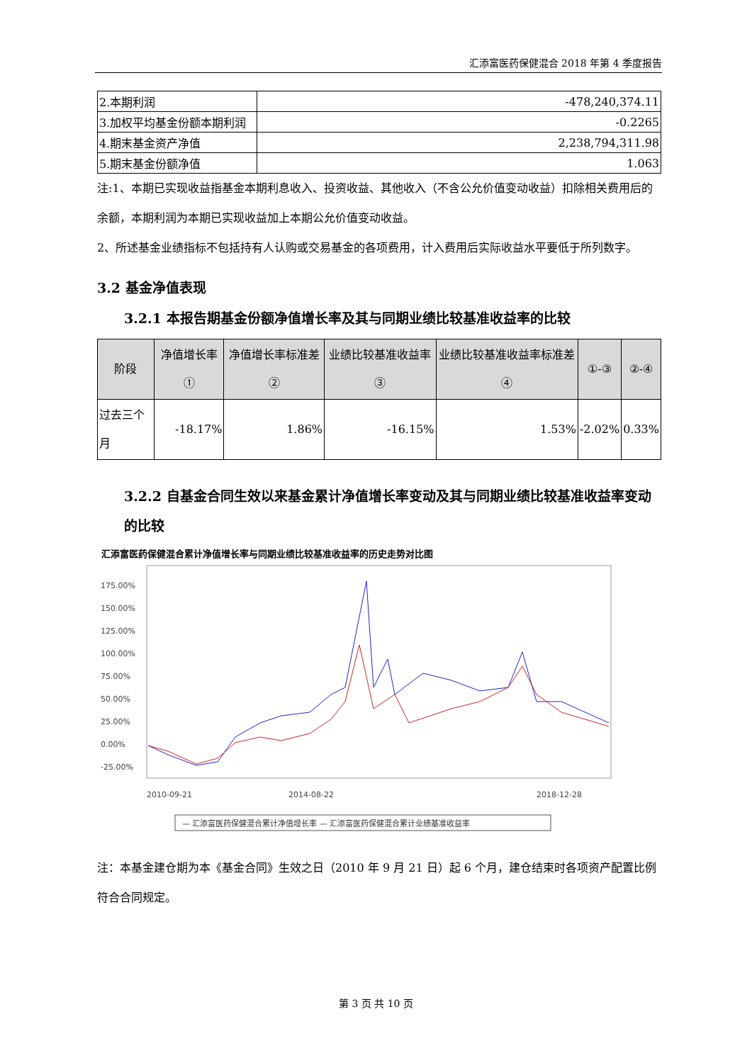汇添富医药保健混合 2018 年第 4 季度报告
| 2.本期利润 | -478,240,374.11 |
| 3.加权平均基金份额本期利润 | -0.2265 |
| 4.期末基金资产净值 | 2,238,794,311.98 |
| 5.期末基金份额净值 | 1.063 |
注:1、本期已实现收益指基金本期利息收入、投资收益、其他收入（不含公允价值变动收益）扣除相关费用后的余额，本期利润为本期已实现收益加上本期公允价值变动收益。
2、所述基金业绩指标不包括持有人认购或交易基金的各项费用，计入费用后实际收益水平要低于所列数字。
3.2 基金净值表现
3.2.1 本报告期基金份额净值增长率及其与同期业绩比较基准收益率的比较
| 阶段 | 净值增长率① | 净值增长率标准差② | 业绩比较基准收益率③ | 业绩比较基准收益率标准差④ | ①-③ | ②-④ |
| --- | --- | --- | --- | --- | --- | --- |
| 过去三个月 | -18.17% | 1.86% | -16.15% | 1.53% | -2.02% | 0.33% |
3.2.2 自基金合同生效以来基金累计净值增长率变动及其与同期业绩比较基准收益率变动的比较
汇添富医药保健混合累计净值增长率与同期业绩比较基准收益率的历史走势对比图
175.00%
150.00%
125.00%
100.00%
75.00%
50.00%
25.00%
0.00%
-25.00%
2010-09-21
2014-08-22
2018-12-28
— 汇添富医药保健混合累计净值增长率 — 汇添富医药保健混合累计业绩基准收益率
注：本基金建仓期为本《基金合同》生效之日（2010 年 9 月 21 日）起 6 个月，建仓结束时各项资产配置比例符合合同规定。
第 3 页 共 10 页